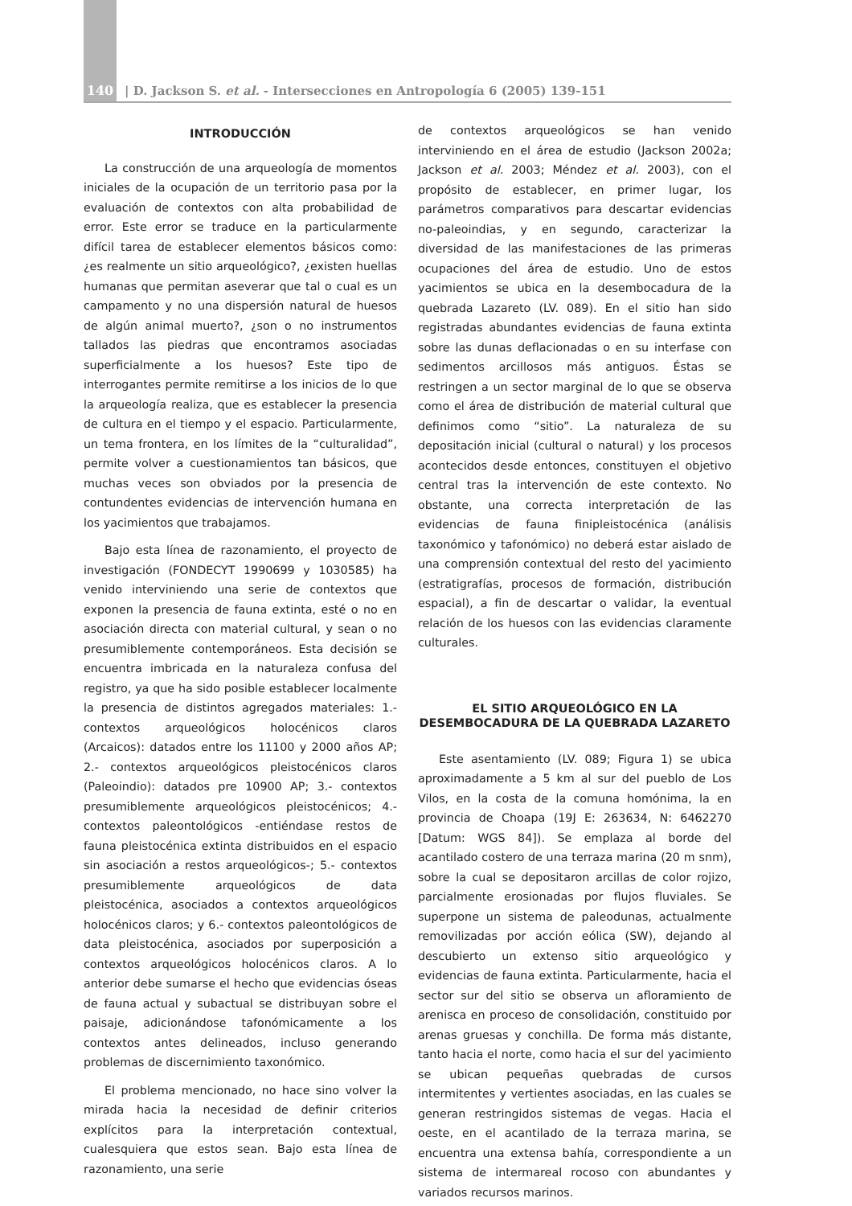140
| D. Jackson S. et al. - Intersecciones en Antropología 6 (2005) 139-151
INTRODUCCIÓN
La construcción de una arqueología de momentos iniciales de la ocupación de un territorio pasa por la evaluación de contextos con alta probabilidad de error. Este error se traduce en la particularmente difícil tarea de establecer elementos básicos como: ¿es realmente un sitio arqueológico?, ¿existen huellas humanas que permitan aseverar que tal o cual es un campamento y no una dispersión natural de huesos de algún animal muerto?, ¿son o no instrumentos tallados las piedras que encontramos asociadas superficialmente a los huesos? Este tipo de interrogantes permite remitirse a los inicios de lo que la arqueología realiza, que es establecer la presencia de cultura en el tiempo y el espacio. Particularmente, un tema frontera, en los límites de la “culturalidad”, permite volver a cuestionamientos tan básicos, que muchas veces son obviados por la presencia de contundentes evidencias de intervención humana en los yacimientos que trabajamos.
Bajo esta línea de razonamiento, el proyecto de investigación (FONDECYT 1990699 y 1030585) ha venido interviniendo una serie de contextos que exponen la presencia de fauna extinta, esté o no en asociación directa con material cultural, y sean o no presumiblemente contemporáneos. Esta decisión se encuentra imbricada en la naturaleza confusa del registro, ya que ha sido posible establecer localmente la presencia de distintos agregados materiales: 1.- contextos arqueológicos holocénicos claros (Arcaicos): datados entre los 11100 y 2000 años AP; 2.- contextos arqueológicos pleistocénicos claros (Paleoindio): datados pre 10900 AP; 3.- contextos presumiblemente arqueológicos pleistocénicos; 4.- contextos paleontológicos -entiéndase restos de fauna pleistocénica extinta distribuidos en el espacio sin asociación a restos arqueológicos-; 5.- contextos presumiblemente arqueológicos de data pleistocénica, asociados a contextos arqueológicos holocénicos claros; y 6.- contextos paleontológicos de data pleistocénica, asociados por superposición a contextos arqueológicos holocénicos claros. A lo anterior debe sumarse el hecho que evidencias óseas de fauna actual y subactual se distribuyan sobre el paisaje, adicionándose tafonómicamente a los contextos antes delineados, incluso generando problemas de discernimiento taxonómico.
El problema mencionado, no hace sino volver la mirada hacia la necesidad de definir criterios explícitos para la interpretación contextual, cualesquiera que estos sean. Bajo esta línea de razonamiento, una serie
de contextos arqueológicos se han venido interviniendo en el área de estudio (Jackson 2002a; Jackson et al. 2003; Méndez et al. 2003), con el propósito de establecer, en primer lugar, los parámetros comparativos para descartar evidencias no-paleoindias, y en segundo, caracterizar la diversidad de las manifestaciones de las primeras ocupaciones del área de estudio. Uno de estos yacimientos se ubica en la desembocadura de la quebrada Lazareto (LV. 089). En el sitio han sido registradas abundantes evidencias de fauna extinta sobre las dunas deflacionadas o en su interfase con sedimentos arcillosos más antiguos. Éstas se restringen a un sector marginal de lo que se observa como el área de distribución de material cultural que definimos como “sitio”. La naturaleza de su depositación inicial (cultural o natural) y los procesos acontecidos desde entonces, constituyen el objetivo central tras la intervención de este contexto. No obstante, una correcta interpretación de las evidencias de fauna finipleistocénica (análisis taxonómico y tafonómico) no deberá estar aislado de una comprensión contextual del resto del yacimiento (estratigrafías, procesos de formación, distribución espacial), a fin de descartar o validar, la eventual relación de los huesos con las evidencias claramente culturales.
EL SITIO ARQUEOLÓGICO EN LA DESEMBOCADURA DE LA QUEBRADA LAZARETO
Este asentamiento (LV. 089; Figura 1) se ubica aproximadamente a 5 km al sur del pueblo de Los Vilos, en la costa de la comuna homónima, la en provincia de Choapa (19J E: 263634, N: 6462270 [Datum: WGS 84]). Se emplaza al borde del acantilado costero de una terraza marina (20 m snm), sobre la cual se depositaron arcillas de color rojizo, parcialmente erosionadas por flujos fluviales. Se superpone un sistema de paleodunas, actualmente removilizadas por acción eólica (SW), dejando al descubierto un extenso sitio arqueológico y evidencias de fauna extinta. Particularmente, hacia el sector sur del sitio se observa un afloramiento de arenisca en proceso de consolidación, constituido por arenas gruesas y conchilla. De forma más distante, tanto hacia el norte, como hacia el sur del yacimiento se ubican pequeñas quebradas de cursos intermitentes y vertientes asociadas, en las cuales se generan restringidos sistemas de vegas. Hacia el oeste, en el acantilado de la terraza marina, se encuentra una extensa bahía, correspondiente a un sistema de intermareal rocoso con abundantes y variados recursos marinos.